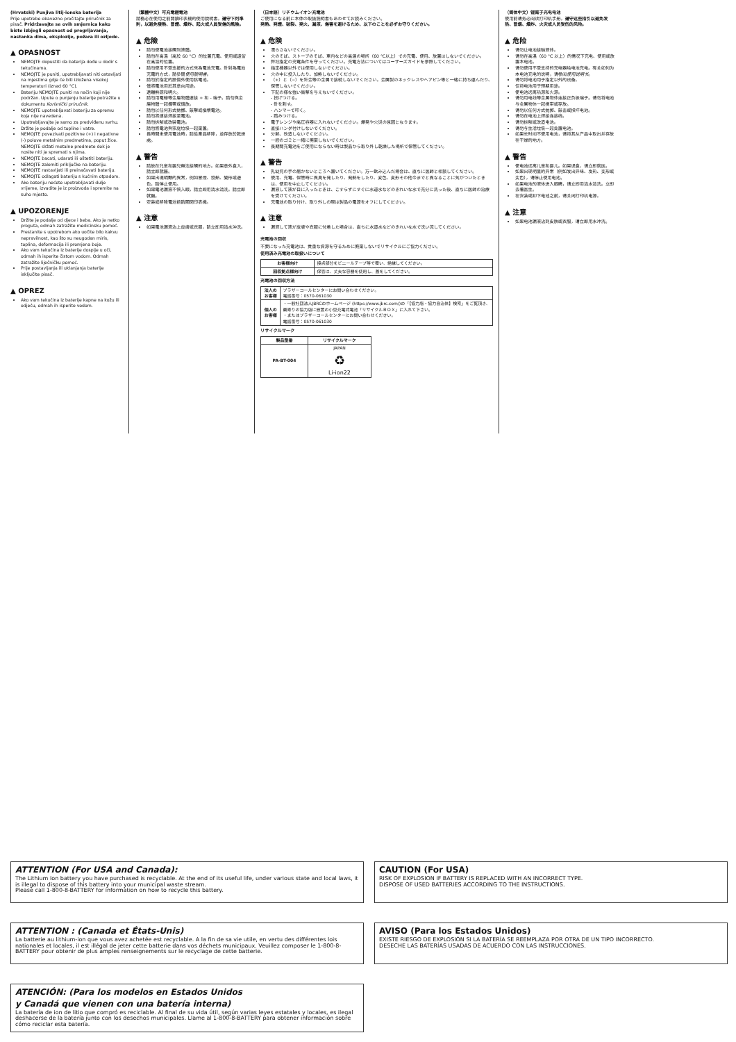(Hrvatski) Punjiva litij-ionska baterija
Prije upotrebe obavezno pročitajte priručnik za pisač. Pridržavajte se ovih smjernica kako biste izbjegli opasnost od pregrijavanja, nastanka dima, eksplozije, požara ili ozljede.
▲ OPASNOST
NEMOJTE dopustiti da baterija dođe u dodir s tekućinama.
NEMOJTE je puniti, upotrebljavati niti ostavljati na mjestima gdje će biti izložena visokoj temperaturi (iznad 60 °C).
Bateriju NEMOJTE puniti na način koji nije podržan. Upute o punjenju baterije potražite u dokumentu Korisnički priručnik.
NEMOJTE upotrebljavati bateriju za opremu koja nije navedena.
Upotrebljavajte je samo za predviđenu svrhu.
Držite je podalje od topline i vatre.
NEMOJTE povezivati pozitivne (+) i negativne (-) polove metalnim predmetima, poput žice. NEMOJTE držati metalne predmete dok je nosite niti je spremati s njima.
NEMOJTE bacati, udarati ili oštetiti bateriju.
NEMOJTE zalemiti priključke na bateriju.
NEMOJTE rastavljati ili preinačavati bateriju.
NEMOJTE odlagati bateriju s kućnim otpadom.
Ako bateriju nećete upotrebljavati dulje vrijeme, izvadite je iz proizvoda i spremite na suho mjesto.
▲ UPOZORENJE
Držite je podalje od djece i beba. Ako je netko proguta, odmah zatražite medicinsku pomoć.
Prestanite s upotrebom ako uočite bilo kakvu nepravilnost, kao što su neugodan miris, toplina, deformacija ili promjena boje.
Ako vam tekućina iz baterije dospije u oči, odmah ih isperite čistom vodom. Odmah zatražite liječničku pomoć.
Prije postavljanja ili uklanjanja baterije isključite pisač.
▲ OPREZ
Ako vam tekućina iz baterije kapne na kožu ili odjeću, odmah ih isperite vodom.
（繁體中文）可充電鋰電池
請務必在使用之前閱讀印表機的使用說明書。遵守下列準則，以避免發熱、冒煙、爆炸、起火或人員受傷的風險。
▲ 危險
請勿使電池接觸到液體。
請勿在高溫（高於 60 °C）的位置充電、使用或遺留在高溫的位置。
請勿使用不受支援的方式來為電池充電。針對為電池充電的方式，請參閱使用說明書。
請勿於指定的設備外使用該電池。
僅將電池用於其意向用途。
遠離熱源和明火。
請勿用電線等金屬物體連接 + 和 - 端子。請勿與金屬物體一起攜帶或儲放。
請勿以任何形式拋擲、敲擊或損壞電池。
請勿將連接焊接至電池。
請勿拆解或改裝電池。
請勿將電池與家庭垃圾一起棄置。
長時間未使用電池時，請從產品移除，並存放於乾燥處。
▲ 警告
請放在兒童和嬰兒無法接觸的地方。如果意外食入，請立即就醫。
如果出現明顯的異常，例如冒煙、發熱、變形或退色，請停止使用。
如果電池漏液不慎入眼，請立即用清水清洗。請立即就醫。
安裝或移除電池前請關閉印表機。
▲ 注意
如果電池漏液沾上皮膚或衣服，請立即用清水沖洗。
（日本語）リチウムイオン充電池
ご使用になる前に本体の取扱説明書もあわせてお読みください。
発熱、発煙、破裂、発火、漏液、傷害を避けるため、以下のことを必ずお守りください。
▲ 危険
濡らさないでください。
火のそば、ストーブのそば、車内などの高温の場所（60 ℃以上）での充電、使用、放置はしないでください。
弊社指定の充電条件を守ってください。充電方法についてはユーザーズガイドを参照してください。
指定機器以外では使用しないでください。
火の中に投入したり、加熱しないでください。
（+）と（−）を針金等の金属で接続しないでください。金属製のネックレスやヘアピン等と一緒に持ち運んだり、保管しないでください。
下記の様な強い衝撃を与えないでください。
- 投げつける。
- 針を刺す。
- ハンマーで叩く。
- 踏みつける。
電子レンジや高圧容器に入れないでください。爆発や火災の原因となります。
直接ハンダ付けしないでください。
分解、改造しないでください。
一般のゴミと一緒に廃棄しないでください。
長期間充電池をご使用にならない時は製品から取り外し乾燥した場所で保管してください。
▲ 警告
乳幼児の手の届かないところへ置いてください。万一飲み込んだ場合は、直ちに医師と相談してください。
使用、充電、保管時に異臭を発したり、発熱をしたり、変色、変形その他今までと異なることに気がついたときは、使用を中止してください。
漏液して液が目に入ったときは、こすらずにすぐに水道水などのきれいな水で充分に洗った後、直ちに医師の治療を受けてください。
充電池の取り付け、取り外しの際は製品の電源をオフにしてください。
▲ 注意
漏液して液が皮膚や衣服に付着した場合は、直ちに水道水などのきれいな水で洗い流してください。
充電池の回収
不要になった充電池は、貴重な資源を守るために廃棄しないでリサイクルにご協力ください。
使用済み充電池の取扱いについて
| お客様向け | 接点部分をビニールテープ等で覆い、絶縁してください。 |
| 回収拠点様向け | 保管は、丈夫な容器を使用し、蓋をしてください。 |
充電池の回収方法
| 法人のお客様 | ブラザーコールセンターにお問い合わせください。 電話番号：0570-061030 |
| 個人のお客様 | ・一般社団法人JBRCのホームページ (https://www.jbrc.com/)の「【協力店・協力自治体】検索」をご覧頂き、最寄りの協力店に設置の小型充電式電池「リサイクルＢＯＸ」に入れて下さい。 ・またはブラザーコールセンターにお問い合わせください。 電話番号：0570-061030 |
リサイクルマーク
| 製品型番 | リサイクルマーク |
| --- | --- |
| PA-BT-004 | JAPAN ♻ Li-ion22 |
（简体中文）锂离子充电电池
使用前请务必阅读打印机手册。遵守这些指引以避免发热、冒烟、爆炸、火灾或人员受伤的风险。
▲ 危险
请勿让电池接触液体。
请勿在高温（60 °C 以上）的情况下充电、使用或放置本电池。
请勿使用不受支持的充电器给电池充电。有关如何为本电池充电的说明，请参阅使用说明书。
请勿将电池用于指定以外的设备。
仅将电池用于预期用途。
使电池远离热源和火源。
请勿用电线等金属物体连接正负极端子。请勿将电池与金属物体一起携带或存放。
请勿以任何方式抛掷、敲击或损坏电池。
请勿在电池上焊接连接线。
请勿拆解或改造电池。
请勿与生活垃圾一起处置电池。
如果长时间不使用电池，请将其从产品中取出并存放在干燥的地方。
▲ 警告
使电池远离儿童和婴儿。如果误食，请立即就医。
如果出现明显的异常（例如发出异味、发热、变形或变色），请停止使用电池。
如果电池的液体进入眼睛，请立即用清水清洗。立即去看医生。
在安装或卸下电池之前，请关闭打印机电源。
▲ 注意
如果电池漏液沾到皮肤或衣服，请立即用水冲洗。
ATTENTION (For USA and Canada):
The Lithium Ion battery you have purchased is recyclable. At the end of its useful life, under various state and local laws, it is illegal to dispose of this battery into your municipal waste stream.
Please call 1-800-8-BATTERY for information on how to recycle this battery.
CAUTION (For USA)
RISK OF EXPLOSION IF BATTERY IS REPLACED WITH AN INCORRECT TYPE.
DISPOSE OF USED BATTERIES ACCORDING TO THE INSTRUCTIONS.
ATTENTION : (Canada et États-Unis)
La batterie au lithium-ion que vous avez achetée est recyclable. A la fin de sa vie utile, en vertu des différentes lois nationales et locales, il est illégal de jeter cette batterie dans vos déchets municipaux. Veuillez composer le 1-800-8-BATTERY pour obtenir de plus amples renseignements sur le recyclage de cette batterie.
AVISO (Para los Estados Unidos)
EXISTE RIESGO DE EXPLOSIÓN SI LA BATERÍA SE REEMPLAZA POR OTRA DE UN TIPO INCORRECTO.
DESECHE LAS BATERÍAS USADAS DE ACUERDO CON LAS INSTRUCCIONES.
ATENCIÓN: (Para los modelos en Estados Unidos
y Canadá que vienen con una batería interna)
La batería de ion de litio que compró es reciclable. Al final de su vida útil, según varias leyes estatales y locales, es ilegal deshacerse de la batería junto con los desechos municipales. Llame al 1-800-8-BATTERY para obtener información sobre cómo reciclar esta batería.